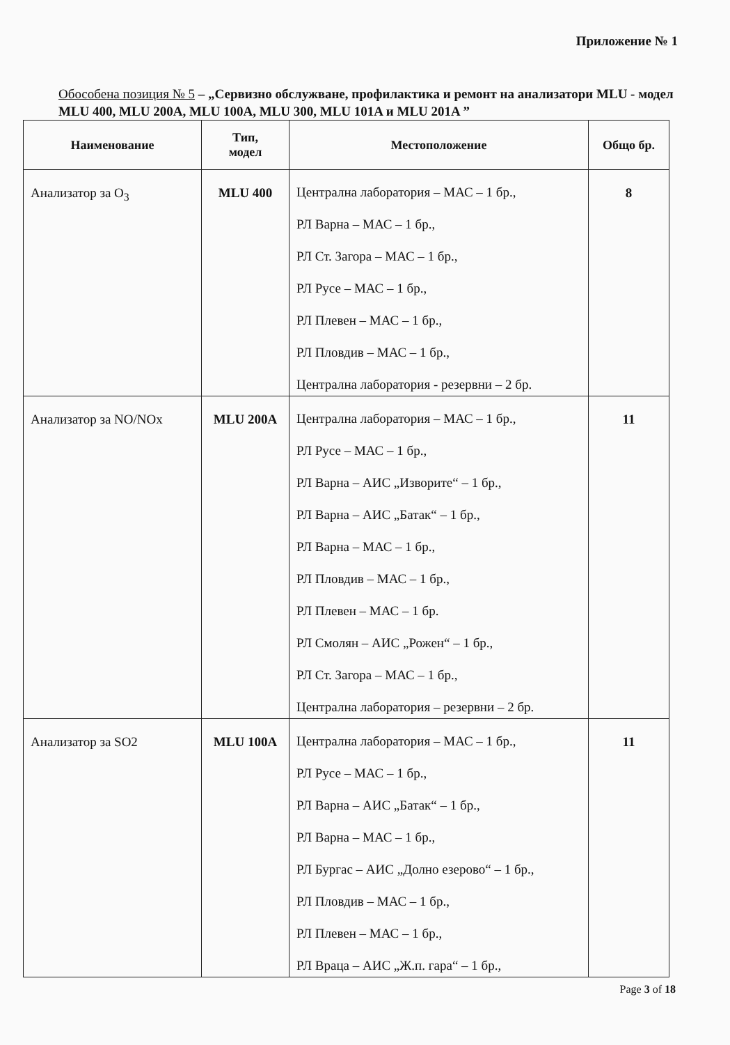Приложение № 1
Обособена позиция № 5 – „Сервизно обслужване, профилактика и ремонт на анализатори MLU - модел MLU 400, MLU 200A, MLU 100A, MLU 300, MLU 101A и MLU 201A ”
| Наименование | Тип, модел | Местоположение | Общо бр. |
| --- | --- | --- | --- |
| Анализатор за O<sub>3</sub> | MLU 400 | Централна лаборатория – МАС – 1 бр., РЛ Варна – МАС – 1 бр., РЛ Ст. Загора – МАС – 1 бр., РЛ Русе – МАС – 1 бр., РЛ Плевен – МАС – 1 бр., РЛ Пловдив – МАС – 1 бр., Централна лаборатория - резервни – 2 бр. | 8 |
| Анализатор за NO/NOx | MLU 200A | Централна лаборатория – МАС – 1 бр., РЛ Русе – МАС – 1 бр., РЛ Варна – АИС „Изворите“ – 1 бр., РЛ Варна – АИС „Батак“ – 1 бр., РЛ Варна – МАС – 1 бр., РЛ Пловдив – МАС – 1 бр., РЛ Плевен – МАС – 1 бр. РЛ Смолян – АИС „Рожен“ – 1 бр., РЛ Ст. Загора – МАС – 1 бр., Централна лаборатория – резервни – 2 бр. | 11 |
| Анализатор за SO2 | MLU 100A | Централна лаборатория – МАС – 1 бр., РЛ Русе – МАС – 1 бр., РЛ Варна – АИС „Батак“ – 1 бр., РЛ Варна – МАС – 1 бр., РЛ Бургас – АИС „Долно езерово“ – 1 бр., РЛ Пловдив – МАС – 1 бр., РЛ Плевен – МАС – 1 бр., РЛ Враца – АИС „Ж.п. гара“ – 1 бр., | 11 |
Page 3 of 18